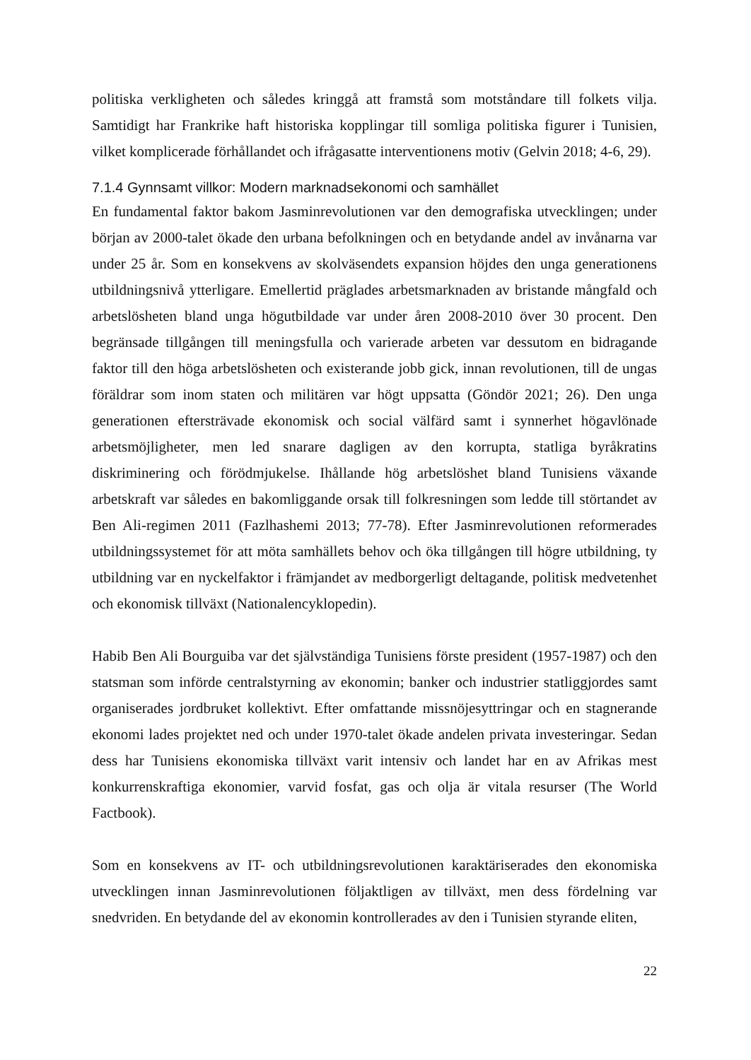politiska verkligheten och således kringgå att framstå som motståndare till folkets vilja. Samtidigt har Frankrike haft historiska kopplingar till somliga politiska figurer i Tunisien, vilket komplicerade förhållandet och ifrågasatte interventionens motiv (Gelvin 2018; 4-6, 29).
7.1.4 Gynnsamt villkor: Modern marknadsekonomi och samhället
En fundamental faktor bakom Jasminrevolutionen var den demografiska utvecklingen; under början av 2000-talet ökade den urbana befolkningen och en betydande andel av invånarna var under 25 år. Som en konsekvens av skolväsendets expansion höjdes den unga generationens utbildningsnivå ytterligare. Emellertid präglades arbetsmarknaden av bristande mångfald och arbetslösheten bland unga högutbildade var under åren 2008-2010 över 30 procent. Den begränsade tillgången till meningsfulla och varierade arbeten var dessutom en bidragande faktor till den höga arbetslösheten och existerande jobb gick, innan revolutionen, till de ungas föräldrar som inom staten och militären var högt uppsatta (Göndör 2021; 26). Den unga generationen eftersträvade ekonomisk och social välfärd samt i synnerhet högavlönade arbetsmöjligheter, men led snarare dagligen av den korrupta, statliga byråkratins diskriminering och förödmjukelse. Ihållande hög arbetslöshet bland Tunisiens växande arbetskraft var således en bakomliggande orsak till folkresningen som ledde till störtandet av Ben Ali-regimen 2011 (Fazlhashemi 2013; 77-78). Efter Jasminrevolutionen reformerades utbildningssystemet för att möta samhällets behov och öka tillgången till högre utbildning, ty utbildning var en nyckelfaktor i främjandet av medborgerligt deltagande, politisk medvetenhet och ekonomisk tillväxt (Nationalencyklopedin).
Habib Ben Ali Bourguiba var det självständiga Tunisiens förste president (1957-1987) och den statsman som införde centralstyrning av ekonomin; banker och industrier statliggjordes samt organiserades jordbruket kollektivt. Efter omfattande missnöjesyttringar och en stagnerande ekonomi lades projektet ned och under 1970-talet ökade andelen privata investeringar. Sedan dess har Tunisiens ekonomiska tillväxt varit intensiv och landet har en av Afrikas mest konkurrenskraftiga ekonomier, varvid fosfat, gas och olja är vitala resurser (The World Factbook).
Som en konsekvens av IT- och utbildningsrevolutionen karaktäriserades den ekonomiska utvecklingen innan Jasminrevolutionen följaktligen av tillväxt, men dess fördelning var snedvriden. En betydande del av ekonomin kontrollerades av den i Tunisien styrande eliten,
22